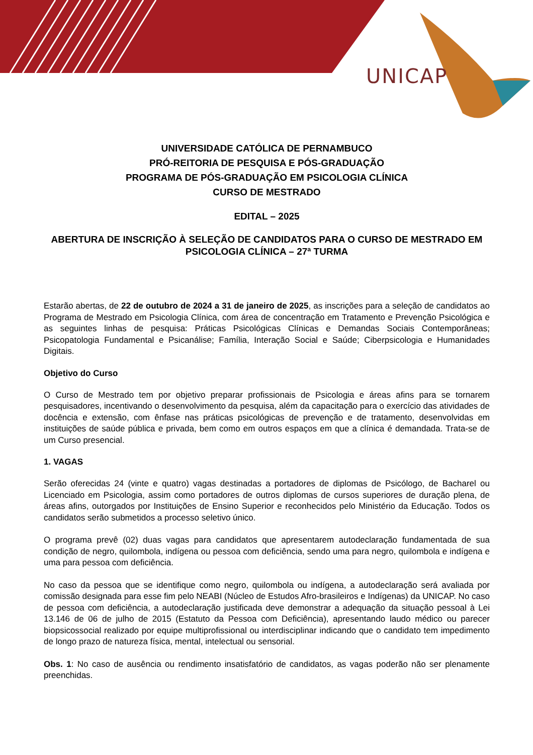UNICAP
UNIVERSIDADE CATÓLICA DE PERNAMBUCO
PRÓ-REITORIA DE PESQUISA E PÓS-GRADUAÇÃO
PROGRAMA DE PÓS-GRADUAÇÃO EM PSICOLOGIA CLÍNICA
CURSO DE MESTRADO
EDITAL – 2025
ABERTURA DE INSCRIÇÃO À SELEÇÃO DE CANDIDATOS PARA O CURSO DE MESTRADO EM PSICOLOGIA CLÍNICA – 27ª TURMA
Estarão abertas, de 22 de outubro de 2024 a 31 de janeiro de 2025, as inscrições para a seleção de candidatos ao Programa de Mestrado em Psicologia Clínica, com área de concentração em Tratamento e Prevenção Psicológica e as seguintes linhas de pesquisa: Práticas Psicológicas Clínicas e Demandas Sociais Contemporâneas; Psicopatologia Fundamental e Psicanálise; Família, Interação Social e Saúde; Ciberpsicologia e Humanidades Digitais.
Objetivo do Curso
O Curso de Mestrado tem por objetivo preparar profissionais de Psicologia e áreas afins para se tornarem pesquisadores, incentivando o desenvolvimento da pesquisa, além da capacitação para o exercício das atividades de docência e extensão, com ênfase nas práticas psicológicas de prevenção e de tratamento, desenvolvidas em instituições de saúde pública e privada, bem como em outros espaços em que a clínica é demandada. Trata-se de um Curso presencial.
1. VAGAS
Serão oferecidas 24 (vinte e quatro) vagas destinadas a portadores de diplomas de Psicólogo, de Bacharel ou Licenciado em Psicologia, assim como portadores de outros diplomas de cursos superiores de duração plena, de áreas afins, outorgados por Instituições de Ensino Superior e reconhecidos pelo Ministério da Educação. Todos os candidatos serão submetidos a processo seletivo único.
O programa prevê (02) duas vagas para candidatos que apresentarem autodeclaração fundamentada de sua condição de negro, quilombola, indígena ou pessoa com deficiência, sendo uma para negro, quilombola e indígena e uma para pessoa com deficiência.
No caso da pessoa que se identifique como negro, quilombola ou indígena, a autodeclaração será avaliada por comissão designada para esse fim pelo NEABI (Núcleo de Estudos Afro-brasileiros e Indígenas) da UNICAP. No caso de pessoa com deficiência, a autodeclaração justificada deve demonstrar a adequação da situação pessoal à Lei 13.146 de 06 de julho de 2015 (Estatuto da Pessoa com Deficiência), apresentando laudo médico ou parecer biopsicossocial realizado por equipe multiprofissional ou interdisciplinar indicando que o candidato tem impedimento de longo prazo de natureza física, mental, intelectual ou sensorial.
Obs. 1: No caso de ausência ou rendimento insatisfatório de candidatos, as vagas poderão não ser plenamente preenchidas.